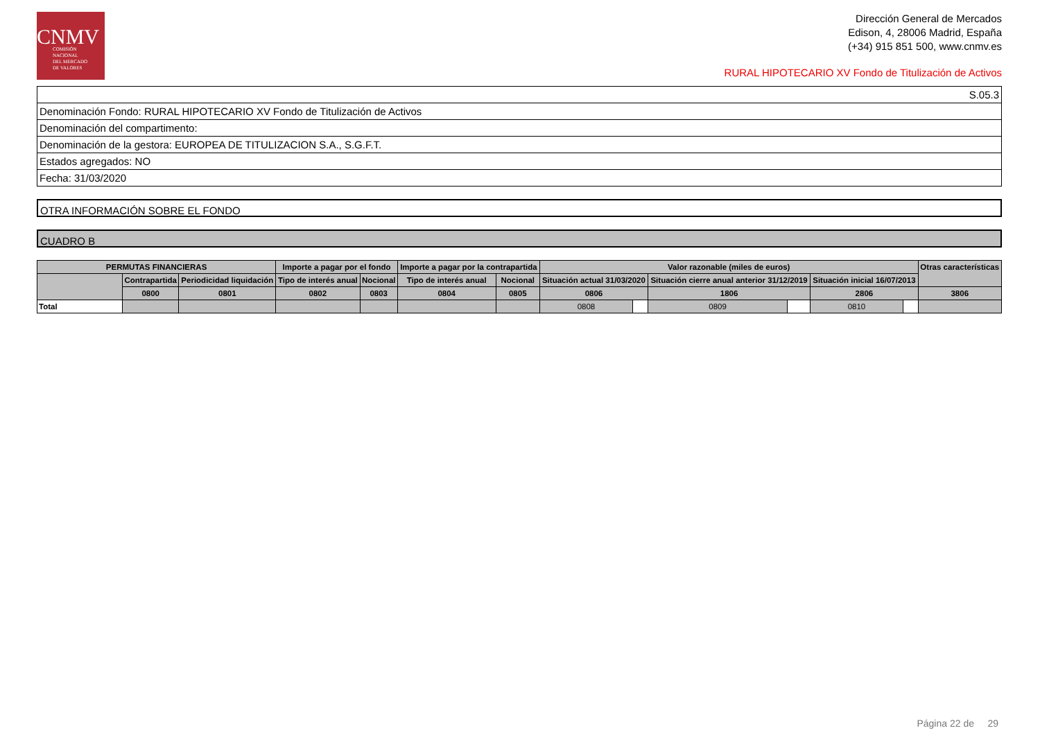CNMV
COMISIÓN
NACIONAL
DEL MERCADO
DE VALORES
Dirección General de Mercados
Edison, 4, 28006 Madrid, España
(+34) 915 851 500, www.cnmv.es
RURAL HIPOTECARIO XV Fondo de Titulización de Activos
| S.05.3 |
| Denominación Fondo: RURAL HIPOTECARIO XV Fondo de Titulización de Activos |
| Denominación del compartimento: |
| Denominación de la gestora: EUROPEA DE TITULIZACION S.A., S.G.F.T. |
| Estados agregados: NO |
| Fecha: 31/03/2020 |
OTRA INFORMACIÓN SOBRE EL FONDO
CUADRO B
| PERMUTAS FINANCIERAS | | | Importe a pagar por el fondo | | Importe a pagar por la contrapartida | | Valor razonable (miles de euros) | | | | | | Otras características |
| --- | --- | --- | --- | --- | --- | --- | --- | --- | --- | --- | --- | --- | --- |
| | Contrapartida | Periodicidad liquidación | Tipo de interés anual | Nocional | Tipo de interés anual | Nocional | Situación actual 31/03/2020 | | Situación cierre anual anterior 31/12/2019 | | Situación inicial 16/07/2013 | | |
| | 0800 | 0801 | 0802 | 0803 | 0804 | 0805 | 0806 | | 1806 | | 2806 | | 3806 |
| Total | | | | | | | 0808 | | 0809 | | 0810 | | |
Página 22 de 29